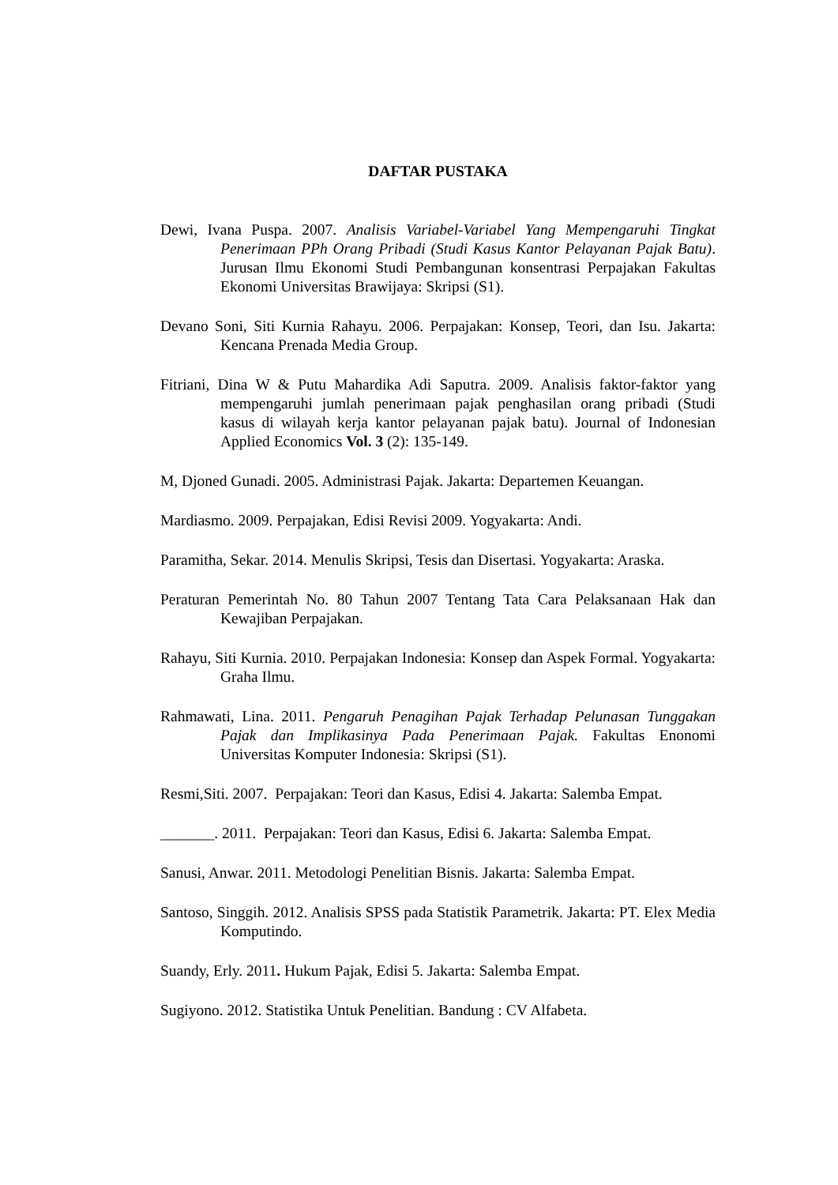DAFTAR PUSTAKA
Dewi, Ivana Puspa. 2007. Analisis Variabel-Variabel Yang Mempengaruhi Tingkat Penerimaan PPh Orang Pribadi (Studi Kasus Kantor Pelayanan Pajak Batu). Jurusan Ilmu Ekonomi Studi Pembangunan konsentrasi Perpajakan Fakultas Ekonomi Universitas Brawijaya: Skripsi (S1).
Devano Soni, Siti Kurnia Rahayu. 2006. Perpajakan: Konsep, Teori, dan Isu. Jakarta: Kencana Prenada Media Group.
Fitriani, Dina W & Putu Mahardika Adi Saputra. 2009. Analisis faktor-faktor yang mempengaruhi jumlah penerimaan pajak penghasilan orang pribadi (Studi kasus di wilayah kerja kantor pelayanan pajak batu). Journal of Indonesian Applied Economics Vol. 3 (2): 135-149.
M, Djoned Gunadi. 2005. Administrasi Pajak. Jakarta: Departemen Keuangan.
Mardiasmo. 2009. Perpajakan, Edisi Revisi 2009. Yogyakarta: Andi.
Paramitha, Sekar. 2014. Menulis Skripsi, Tesis dan Disertasi. Yogyakarta: Araska.
Peraturan Pemerintah No. 80 Tahun 2007 Tentang Tata Cara Pelaksanaan Hak dan Kewajiban Perpajakan.
Rahayu, Siti Kurnia. 2010. Perpajakan Indonesia: Konsep dan Aspek Formal. Yogyakarta: Graha Ilmu.
Rahmawati, Lina. 2011. Pengaruh Penagihan Pajak Terhadap Pelunasan Tunggakan Pajak dan Implikasinya Pada Penerimaan Pajak. Fakultas Enonomi Universitas Komputer Indonesia: Skripsi (S1).
Resmi,Siti. 2007. Perpajakan: Teori dan Kasus, Edisi 4. Jakarta: Salemba Empat.
_______. 2011. Perpajakan: Teori dan Kasus, Edisi 6. Jakarta: Salemba Empat.
Sanusi, Anwar. 2011. Metodologi Penelitian Bisnis. Jakarta: Salemba Empat.
Santoso, Singgih. 2012. Analisis SPSS pada Statistik Parametrik. Jakarta: PT. Elex Media Komputindo.
Suandy, Erly. 2011. Hukum Pajak, Edisi 5. Jakarta: Salemba Empat.
Sugiyono. 2012. Statistika Untuk Penelitian. Bandung : CV Alfabeta.